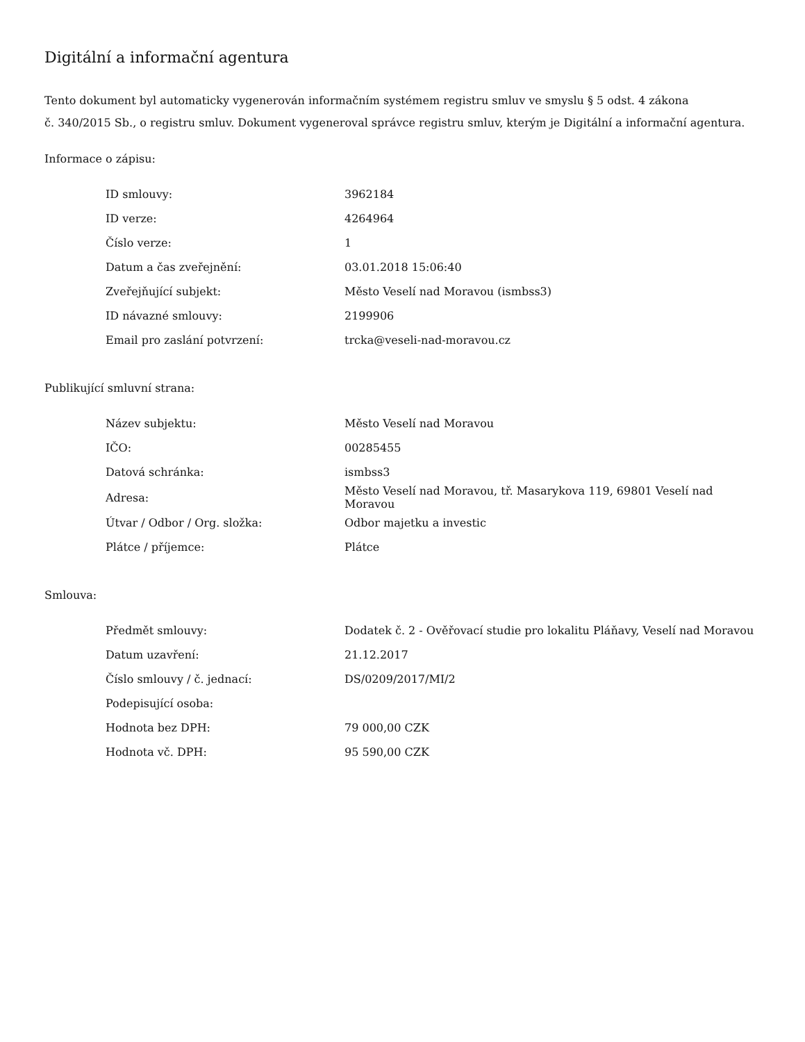Digitální a informační agentura
Tento dokument byl automaticky vygenerován informačním systémem registru smluv ve smyslu § 5 odst. 4 zákona
č. 340/2015 Sb., o registru smluv. Dokument vygeneroval správce registru smluv, kterým je Digitální a informační agentura.
Informace o zápisu:
| ID smlouvy: | 3962184 |
| ID verze: | 4264964 |
| Číslo verze: | 1 |
| Datum a čas zveřejnění: | 03.01.2018 15:06:40 |
| Zveřejňující subjekt: | Město Veselí nad Moravou (ismbss3) |
| ID návazné smlouvy: | 2199906 |
| Email pro zaslání potvrzení: | trcka@veseli-nad-moravou.cz |
Publikující smluvní strana:
| Název subjektu: | Město Veselí nad Moravou |
| IČO: | 00285455 |
| Datová schránka: | ismbss3 |
| Adresa: | Město Veselí nad Moravou, tř. Masarykova 119, 69801 Veselí nad Moravou |
| Útvar / Odbor / Org. složka: | Odbor majetku a investic |
| Plátce / příjemce: | Plátce |
Smlouva:
| Předmět smlouvy: | Dodatek č. 2 - Ověřovací studie pro lokalitu Pláňavy, Veselí nad Moravou |
| Datum uzavření: | 21.12.2017 |
| Číslo smlouvy / č. jednací: | DS/0209/2017/MI/2 |
| Podepisující osoba: | |
| Hodnota bez DPH: | 79 000,00 CZK |
| Hodnota vč. DPH: | 95 590,00 CZK |